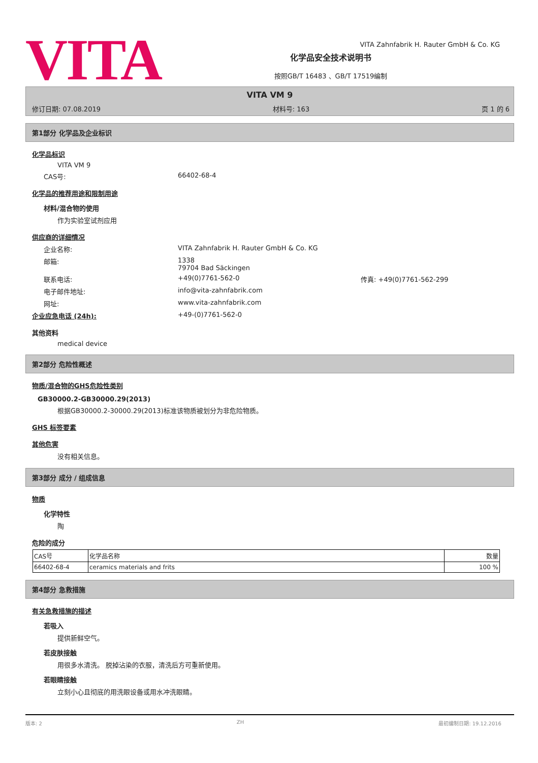VITA Zahnfabrik H. Rauter GmbH & Co. KG
VITA
化学品安全技术说明书
按照GB/T 16483 、GB/T 17519编制
VITA VM 9
修订日期: 07.08.2019 材料号: 163 页 1 的 6
第1部分 化学品及企业标识
化学品标识
VITA VM 9
CAS号: 66402-68-4
化学品的推荐用途和限制用途
材料/混合物的使用
作为实验室试剂应用
供应商的详细情况
企业名称: VITA Zahnfabrik H. Rauter GmbH & Co. KG
邮箱: 1338
79704 Bad Säckingen
联系电话: +49(0)7761-562-0 传真: +49(0)7761-562-299
电子邮件地址: info@vita-zahnfabrik.com
网址: www.vita-zahnfabrik.com
企业应急电话 (24h): +49-(0)7761-562-0
其他资料
medical device
第2部分 危险性概述
物质/混合物的GHS危险性类别
GB30000.2-GB30000.29(2013)
根据GB30000.2-30000.29(2013)标准该物质被划分为非危险物质。
GHS 标签要素
其他危害
没有相关信息。
第3部分 成分 / 组成信息
物质
化学特性
陶
危险的成分
| CAS号 | 化学品名称 | 数量 |
| 66402-68-4 | ceramics materials and frits | 100 % |
第4部分 急救措施
有关急救措施的描述
若吸入
提供新鲜空气。
若皮肤接触
用很多水清洗。 脱掉沾染的衣服，清洗后方可重新使用。
若眼睛接触
立刻小心且彻底的用洗眼设备或用水冲洗眼睛。
版本: 2 ZH 最初编制日期: 19.12.2016